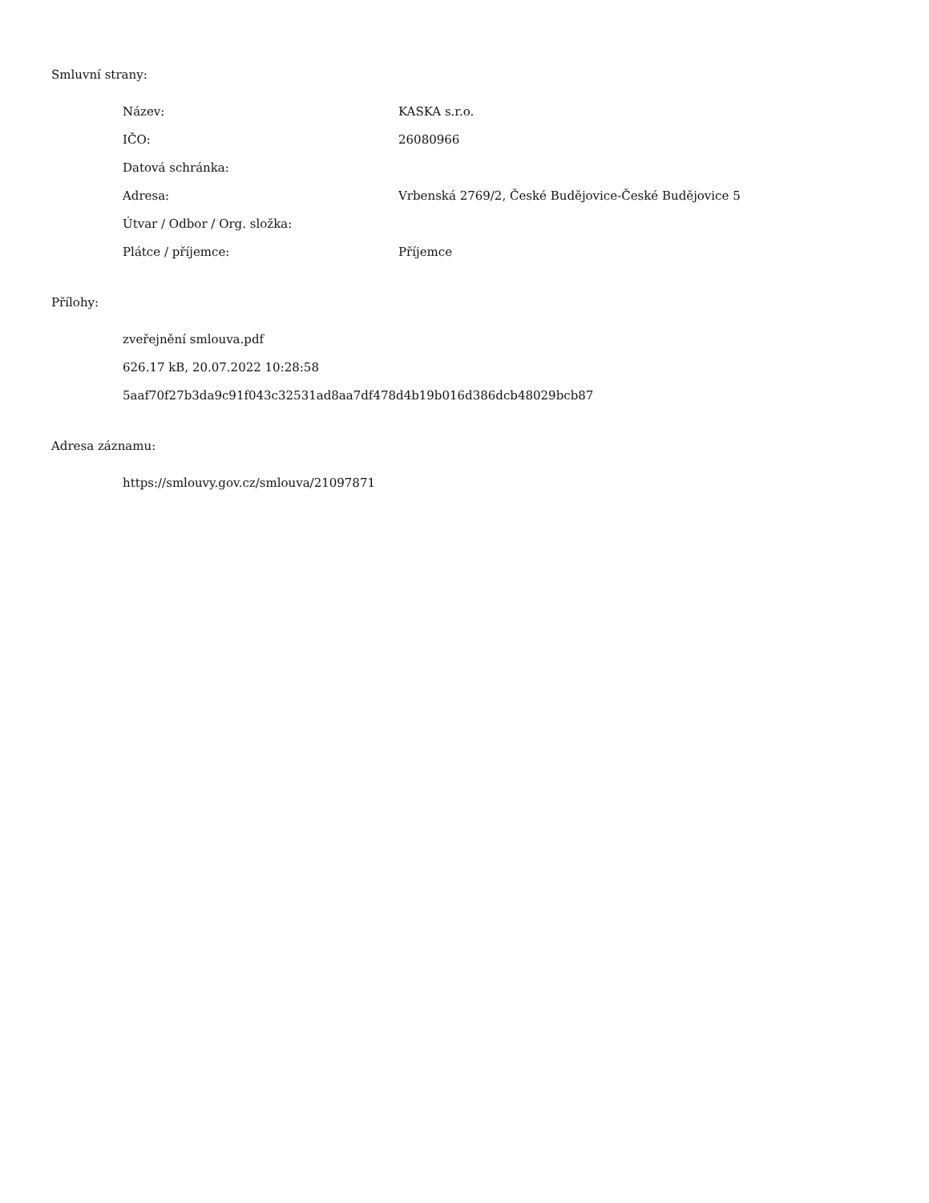Smluvní strany:
| Název: | KASKA s.r.o. |
| IČO: | 26080966 |
| Datová schránka: | |
| Adresa: | Vrbenská 2769/2, České Budějovice-České Budějovice 5 |
| Útvar / Odbor / Org. složka: | |
| Plátce / příjemce: | Příjemce |
Přílohy:
zveřejnění smlouva.pdf
626.17 kB, 20.07.2022 10:28:58
5aaf70f27b3da9c91f043c32531ad8aa7df478d4b19b016d386dcb48029bcb87
Adresa záznamu:
https://smlouvy.gov.cz/smlouva/21097871